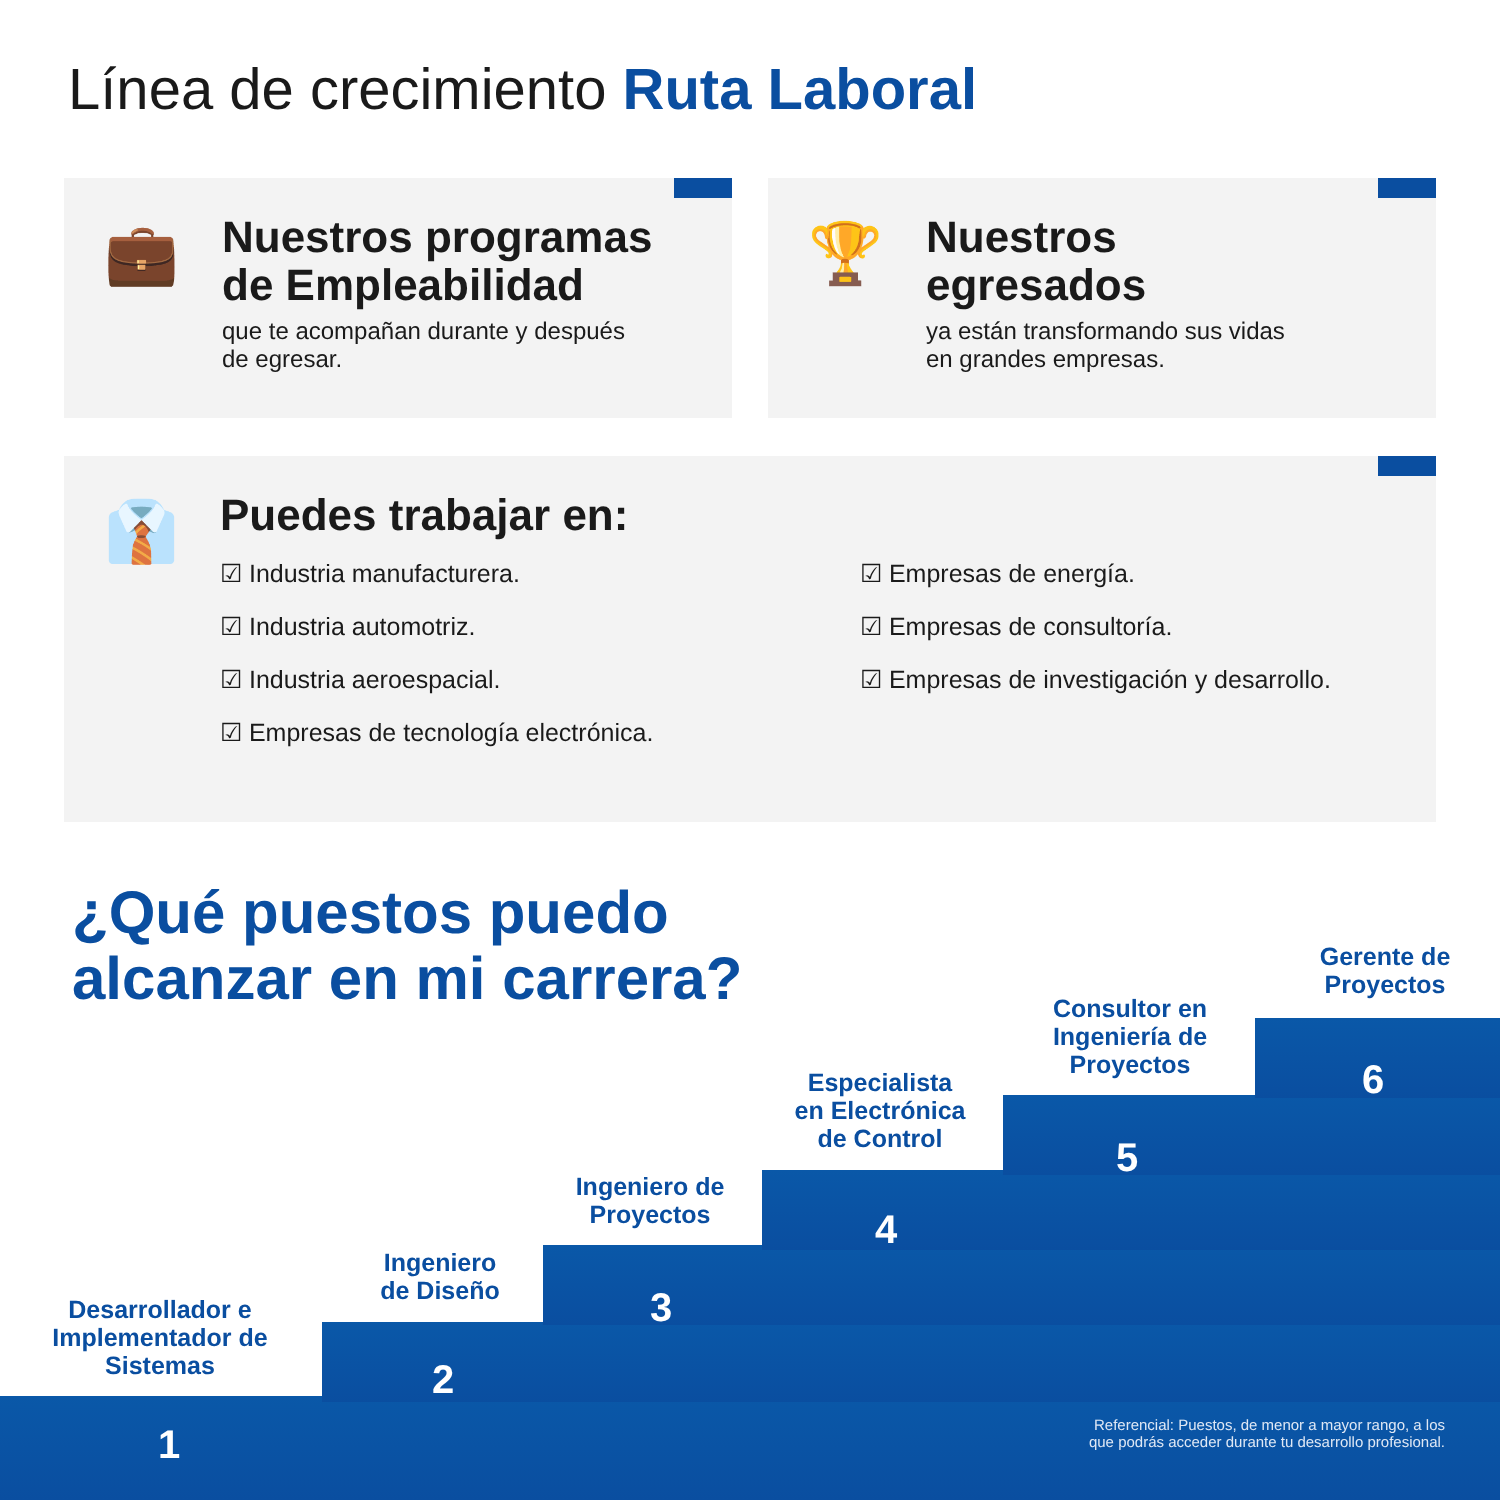Línea de crecimiento Ruta Laboral
💼
Nuestros programas
de Empleabilidad
que te acompañan durante y después
de egresar.
🏆
Nuestros
egresados
ya están transformando sus vidas
en grandes empresas.
👔
Puedes trabajar en:
☑ Industria manufacturera.
☑ Industria automotriz.
☑ Industria aeroespacial.
☑ Empresas de tecnología electrónica.
☑ Empresas de energía.
☑ Empresas de consultoría.
☑ Empresas de investigación y desarrollo.
¿Qué puestos puedo
alcanzar en mi carrera?
Desarrollador e
Implementador de
Sistemas
Ingeniero
de Diseño
Ingeniero de
Proyectos
Especialista
en Electrónica
de Control
Consultor en
Ingeniería de
Proyectos
Gerente de
Proyectos
1
2
3
4
5
6
Referencial: Puestos, de menor a mayor rango, a los
que podrás acceder durante tu desarrollo profesional.